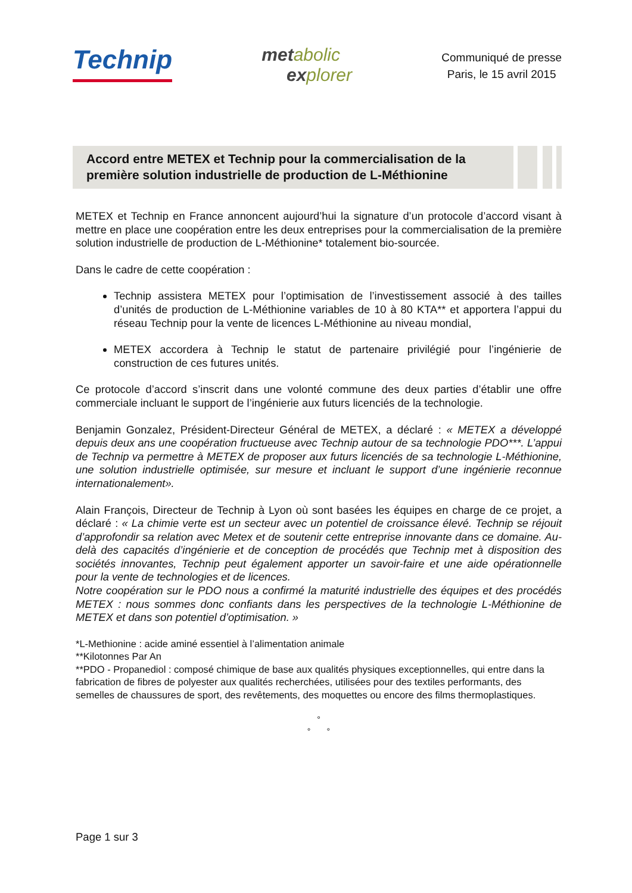Technip
met abolic
ex plorer
Communiqué de presse
Paris, le 15 avril 2015
Accord entre METEX et Technip pour la commercialisation de la première solution industrielle de production de L-Méthionine
METEX et Technip en France annoncent aujourd’hui la signature d’un protocole d’accord visant à mettre en place une coopération entre les deux entreprises pour la commercialisation de la première solution industrielle de production de L-Méthionine* totalement bio-sourcée.
Dans le cadre de cette coopération :
Technip assistera METEX pour l’optimisation de l’investissement associé à des tailles d’unités de production de L-Méthionine variables de 10 à 80 KTA** et apportera l’appui du réseau Technip pour la vente de licences L-Méthionine au niveau mondial,
METEX accordera à Technip le statut de partenaire privilégié pour l’ingénierie de construction de ces futures unités.
Ce protocole d’accord s’inscrit dans une volonté commune des deux parties d’établir une offre commerciale incluant le support de l’ingénierie aux futurs licenciés de la technologie.
Benjamin Gonzalez, Président-Directeur Général de METEX, a déclaré : « METEX a développé depuis deux ans une coopération fructueuse avec Technip autour de sa technologie PDO***. L’appui de Technip va permettre à METEX de proposer aux futurs licenciés de sa technologie L-Méthionine, une solution industrielle optimisée, sur mesure et incluant le support d’une ingénierie reconnue internationalement».
Alain François, Directeur de Technip à Lyon où sont basées les équipes en charge de ce projet, a déclaré : « La chimie verte est un secteur avec un potentiel de croissance élevé. Technip se réjouit d’approfondir sa relation avec Metex et de soutenir cette entreprise innovante dans ce domaine. Au-delà des capacités d’ingénierie et de conception de procédés que Technip met à disposition des sociétés innovantes, Technip peut également apporter un savoir-faire et une aide opérationnelle pour la vente de technologies et de licences.
Notre coopération sur le PDO nous a confirmé la maturité industrielle des équipes et des procédés METEX : nous sommes donc confiants dans les perspectives de la technologie L-Méthionine de METEX et dans son potentiel d’optimisation. »
*L-Methionine : acide aminé essentiel à l’alimentation animale
**Kilotonnes Par An
**PDO - Propanediol : composé chimique de base aux qualités physiques exceptionnelles, qui entre dans la fabrication de fibres de polyester aux qualités recherchées, utilisées pour des textiles performants, des semelles de chaussures de sport, des revêtements, des moquettes ou encore des films thermoplastiques.
°
° °
Page 1 sur 3